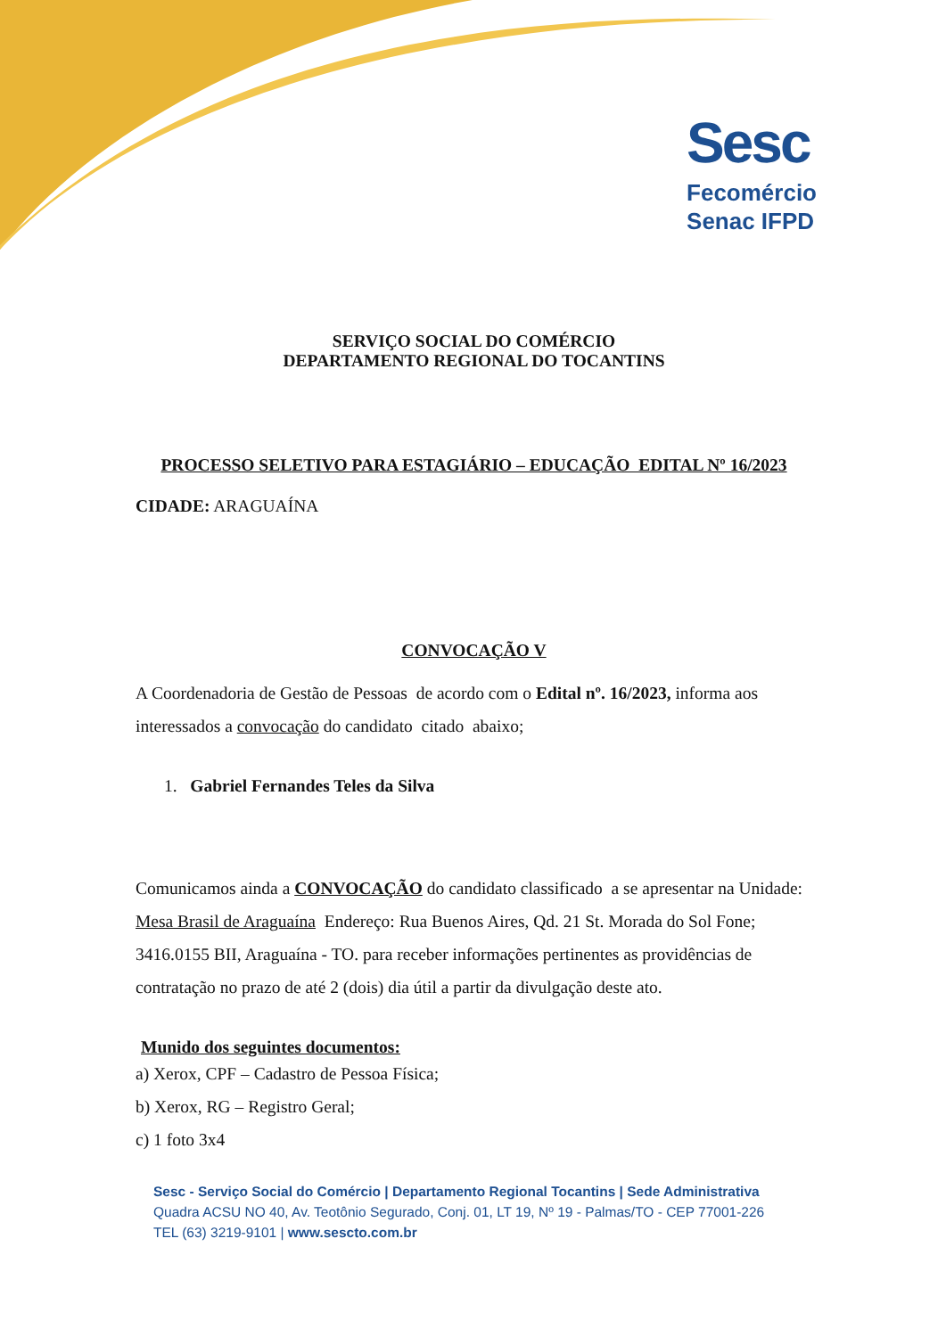Sesc
Fecomércio
Senac IFPD
SERVIÇO SOCIAL DO COMÉRCIO
DEPARTAMENTO REGIONAL DO TOCANTINS
PROCESSO SELETIVO PARA ESTAGIÁRIO – EDUCAÇÃO EDITAL Nº 16/2023
CIDADE: ARAGUAÍNA
CONVOCAÇÃO V
A Coordenadoria de Gestão de Pessoas de acordo com o Edital nº. 16/2023, informa aos interessados a convocação do candidato citado abaixo;
1. Gabriel Fernandes Teles da Silva
Comunicamos ainda a CONVOCAÇÃO do candidato classificado a se apresentar na Unidade: Mesa Brasil de Araguaína Endereço: Rua Buenos Aires, Qd. 21 St. Morada do Sol Fone; 3416.0155 BII, Araguaína - TO. para receber informações pertinentes as providências de contratação no prazo de até 2 (dois) dia útil a partir da divulgação deste ato.
Munido dos seguintes documentos:
a) Xerox, CPF – Cadastro de Pessoa Física;
b) Xerox, RG – Registro Geral;
c) 1 foto 3x4
Sesc - Serviço Social do Comércio | Departamento Regional Tocantins | Sede Administrativa
Quadra ACSU NO 40, Av. Teotônio Segurado, Conj. 01, LT 19, Nº 19 - Palmas/TO - CEP 77001-226
TEL (63) 3219-9101 | www.sescto.com.br